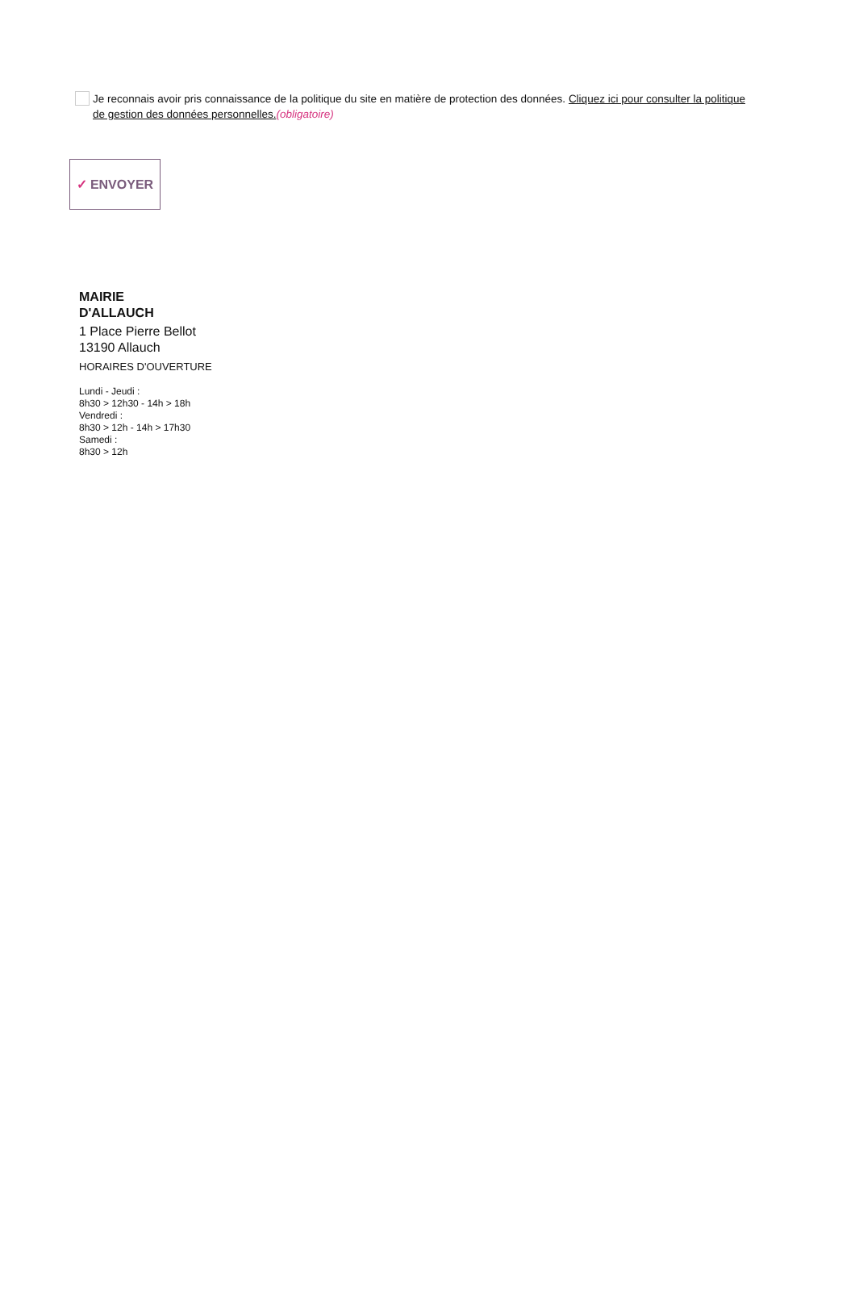Je reconnais avoir pris connaissance de la politique du site en matière de protection des données. Cliquez ici pour consulter la politique de gestion des données personnelles.(obligatoire)
✓ ENVOYER
MAIRIE
D'ALLAUCH
1 Place Pierre Bellot
13190 Allauch
HORAIRES D'OUVERTURE
Lundi - Jeudi :
8h30 > 12h30 - 14h > 18h
Vendredi :
8h30 > 12h - 14h > 17h30
Samedi :
8h30 > 12h